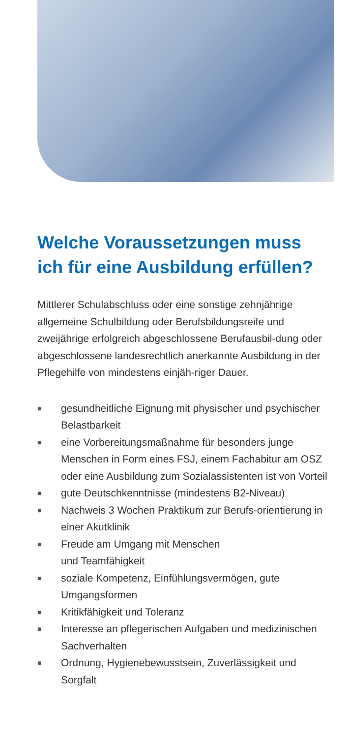Welche Voraussetzungen muss ich für eine Ausbildung erfüllen?
Mittlerer Schulabschluss oder eine sonstige zehnjährige allgemeine Schulbildung oder Berufsbildungsreife und zweijährige erfolgreich abgeschlossene Berufausbil-dung oder abgeschlossene landesrechtlich anerkannte Ausbildung in der Pflegehilfe von mindestens einjäh-riger Dauer.
■ gesundheitliche Eignung mit physischer und psychischer Belastbarkeit
■ eine Vorbereitungsmaßnahme für besonders junge Menschen in Form eines FSJ, einem Fachabitur am OSZ oder eine Ausbildung zum Sozialassistenten ist von Vorteil
■ gute Deutschkenntnisse (mindestens B2-Niveau)
■ Nachweis 3 Wochen Praktikum zur Berufs-orientierung in einer Akutklinik
■ Freude am Umgang mit Menschen
und Teamfähigkeit
■ soziale Kompetenz, Einfühlungsvermögen, gute Umgangsformen
■ Kritikfähigkeit und Toleranz
■ Interesse an pflegerischen Aufgaben und medizinischen Sachverhalten
■ Ordnung, Hygienebewusstsein, Zuverlässigkeit und Sorgfalt